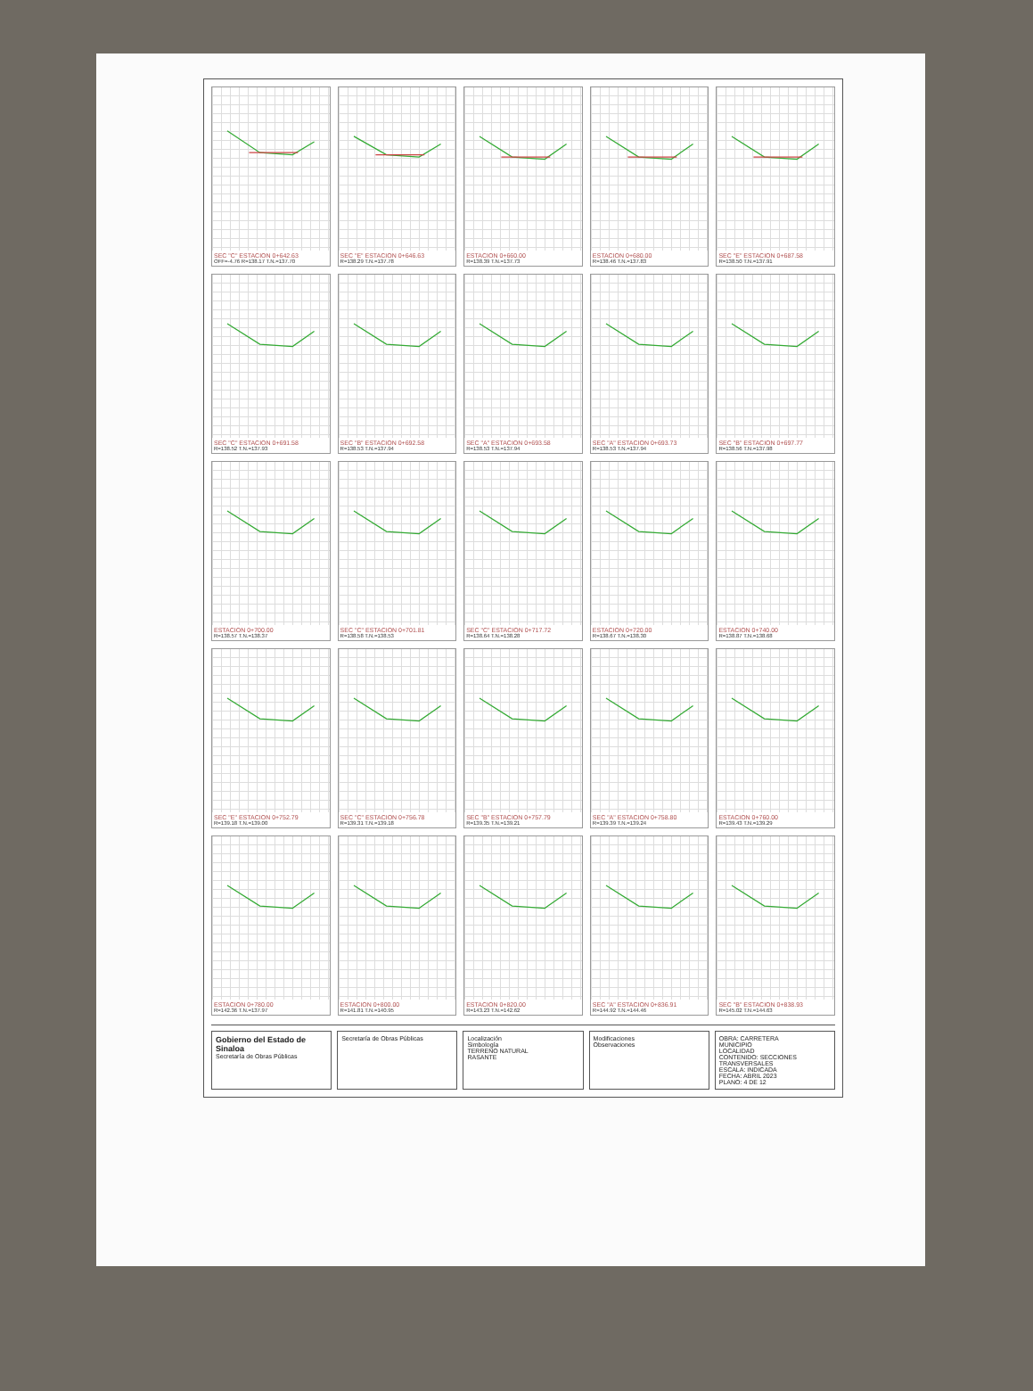SEC "C" ESTACION 0+642.63
OFF=-4.76 R=138.17 T.N.=137.70
SEC "E" ESTACION 0+646.63
R=138.29 T.N.=137.78
ESTACION 0+660.00
R=138.39 T.N.=137.73
ESTACION 0+680.00
R=138.46 T.N.=137.83
SEC "E" ESTACION 0+687.58
R=138.50 T.N.=137.91
SEC "C" ESTACION 0+691.58
R=138.52 T.N.=137.93
SEC "B" ESTACION 0+692.58
R=138.53 T.N.=137.94
SEC "A" ESTACION 0+693.58
R=138.53 T.N.=137.94
SEC "A" ESTACION 0+693.73
R=138.53 T.N.=137.94
SEC "B" ESTACION 0+697.77
R=138.56 T.N.=137.98
ESTACION 0+700.00
R=138.57 T.N.=138.37
SEC "C" ESTACION 0+701.81
R=138.58 T.N.=138.53
SEC "C" ESTACION 0+717.72
R=138.64 T.N.=138.28
ESTACION 0+720.00
R=138.67 T.N.=138.30
ESTACION 0+740.00
R=138.87 T.N.=138.68
SEC "E" ESTACION 0+752.79
R=139.18 T.N.=139.00
SEC "C" ESTACION 0+756.78
R=139.31 T.N.=139.18
SEC "B" ESTACION 0+757.79
R=139.35 T.N.=139.21
SEC "A" ESTACION 0+758.80
R=139.39 T.N.=139.24
ESTACION 0+760.00
R=139.43 T.N.=139.29
ESTACION 0+780.00
R=142.36 T.N.=137.97
ESTACION 0+800.00
R=141.81 T.N.=140.95
ESTACION 0+820.00
R=143.23 T.N.=142.62
SEC "A" ESTACION 0+836.91
R=144.92 T.N.=144.46
SEC "B" ESTACION 0+838.93
R=145.02 T.N.=144.63
Gobierno del Estado de Sinaloa
Secretaría de Obras Públicas
Secretaría de Obras Públicas Localización
Simbología
TERRENO NATURAL
RASANTE
Modificaciones
Observaciones
OBRA: CARRETERA
MUNICIPIO
LOCALIDAD
CONTENIDO: SECCIONES TRANSVERSALES
ESCALA: INDICADA
FECHA: ABRIL 2023
PLANO: 4 DE 12